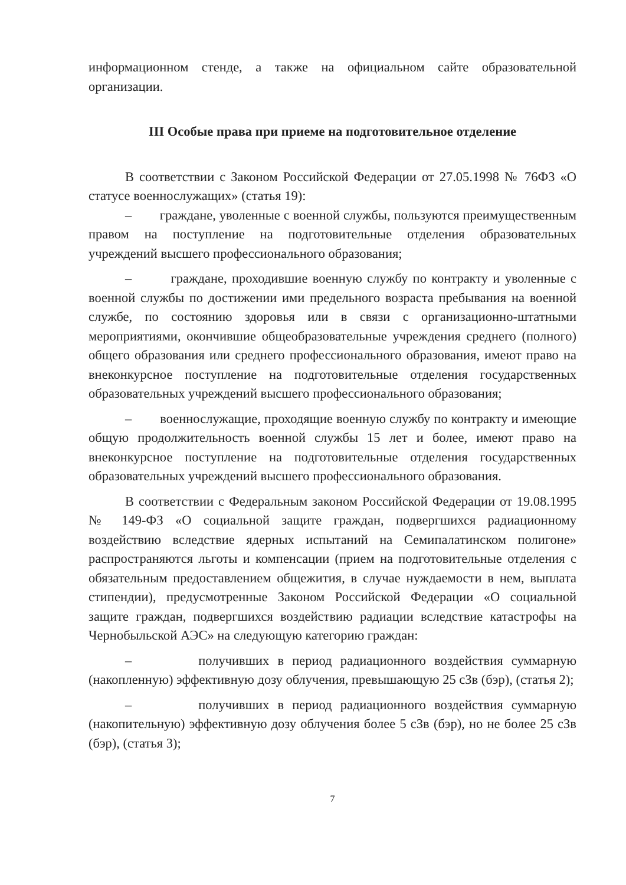информационном стенде, а также на официальном сайте образовательной организации.
III Особые права при приеме на подготовительное отделение
В соответствии с Законом Российской Федерации от 27.05.1998 № 76ФЗ «О статусе военнослужащих» (статья 19):
– граждане, уволенные с военной службы, пользуются преимущественным правом на поступление на подготовительные отделения образовательных учреждений высшего профессионального образования;
– граждане, проходившие военную службу по контракту и уволенные с военной службы по достижении ими предельного возраста пребывания на военной службе, по состоянию здоровья или в связи с организационно-штатными мероприятиями, окончившие общеобразовательные учреждения среднего (полного) общего образования или среднего профессионального образования, имеют право на внеконкурсное поступление на подготовительные отделения государственных образовательных учреждений высшего профессионального образования;
– военнослужащие, проходящие военную службу по контракту и имеющие общую продолжительность военной службы 15 лет и более, имеют право на внеконкурсное поступление на подготовительные отделения государственных образовательных учреждений высшего профессионального образования.
В соответствии с Федеральным законом Российской Федерации от 19.08.1995 № 149-ФЗ «О социальной защите граждан, подвергшихся радиационному воздействию вследствие ядерных испытаний на Семипалатинском полигоне» распространяются льготы и компенсации (прием на подготовительные отделения с обязательным предоставлением общежития, в случае нуждаемости в нем, выплата стипендии), предусмотренные Законом Российской Федерации «О социальной защите граждан, подвергшихся воздействию радиации вследствие катастрофы на Чернобыльской АЭС» на следующую категорию граждан:
– получивших в период радиационного воздействия суммарную (накопленную) эффективную дозу облучения, превышающую 25 сЗв (бэр), (статья 2);
– получивших в период радиационного воздействия суммарную (накопительную) эффективную дозу облучения более 5 сЗв (бэр), но не более 25 сЗв (бэр), (статья 3);
7